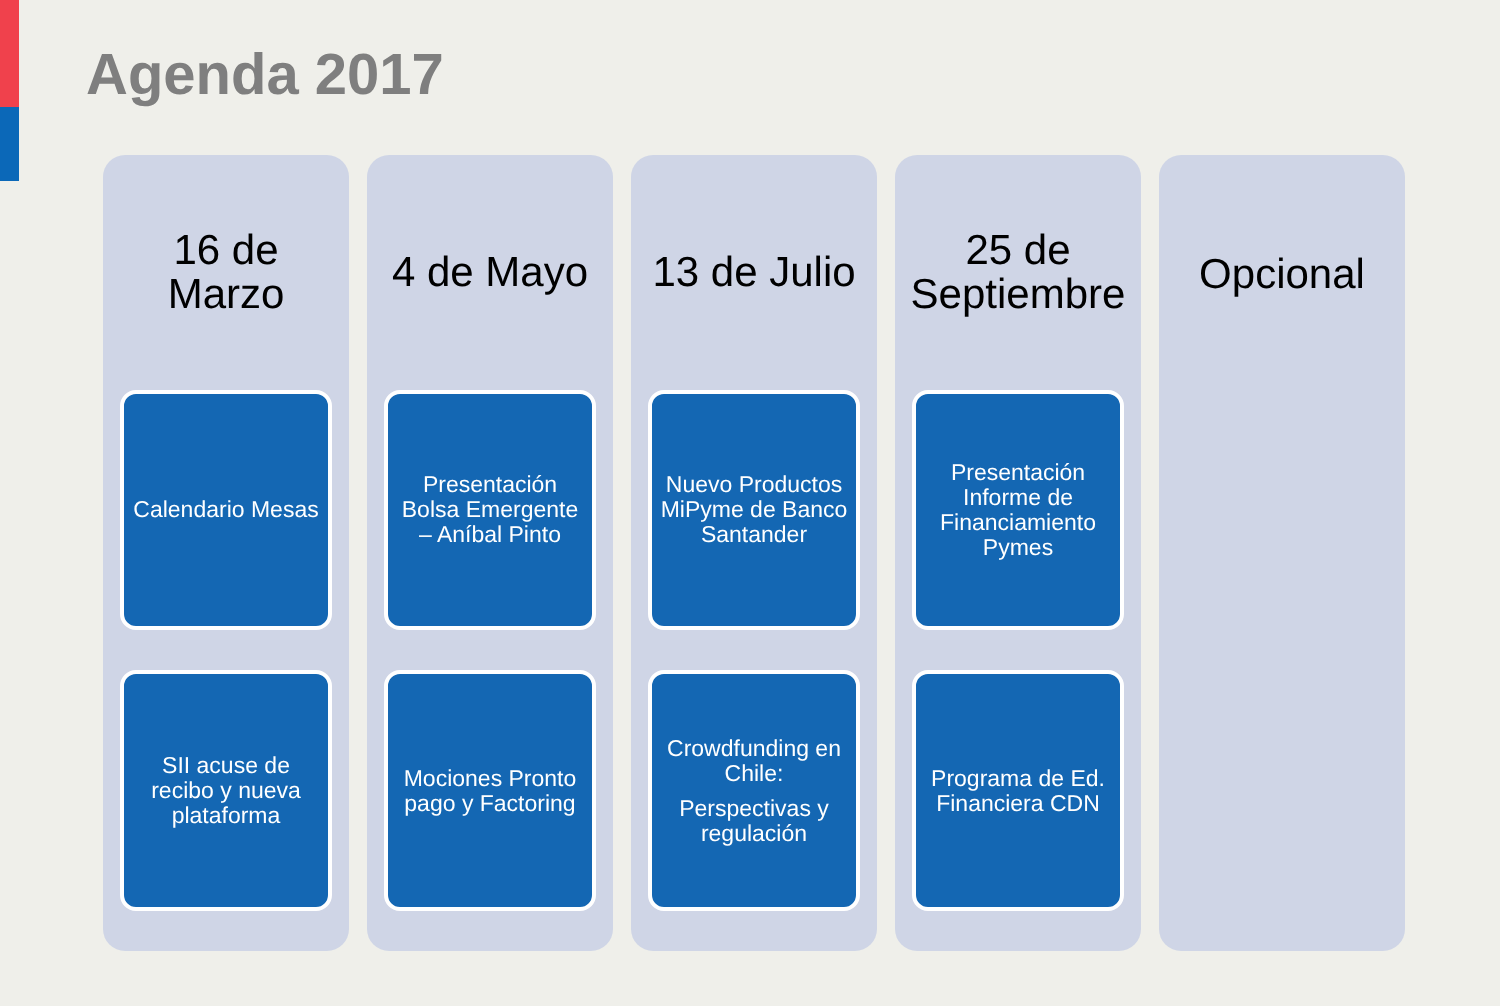Agenda 2017
16 de
Marzo
Calendario Mesas
SII acuse de recibo y nueva plataforma
4 de Mayo
Presentación Bolsa Emergente – Aníbal Pinto
Mociones Pronto pago y Factoring
13 de Julio
Nuevo Productos MiPyme de Banco Santander
Crowdfunding en Chile:
Perspectivas y regulación
25 de
Septiembre
Presentación Informe de Financiamiento Pymes
Programa de Ed. Financiera CDN
Opcional